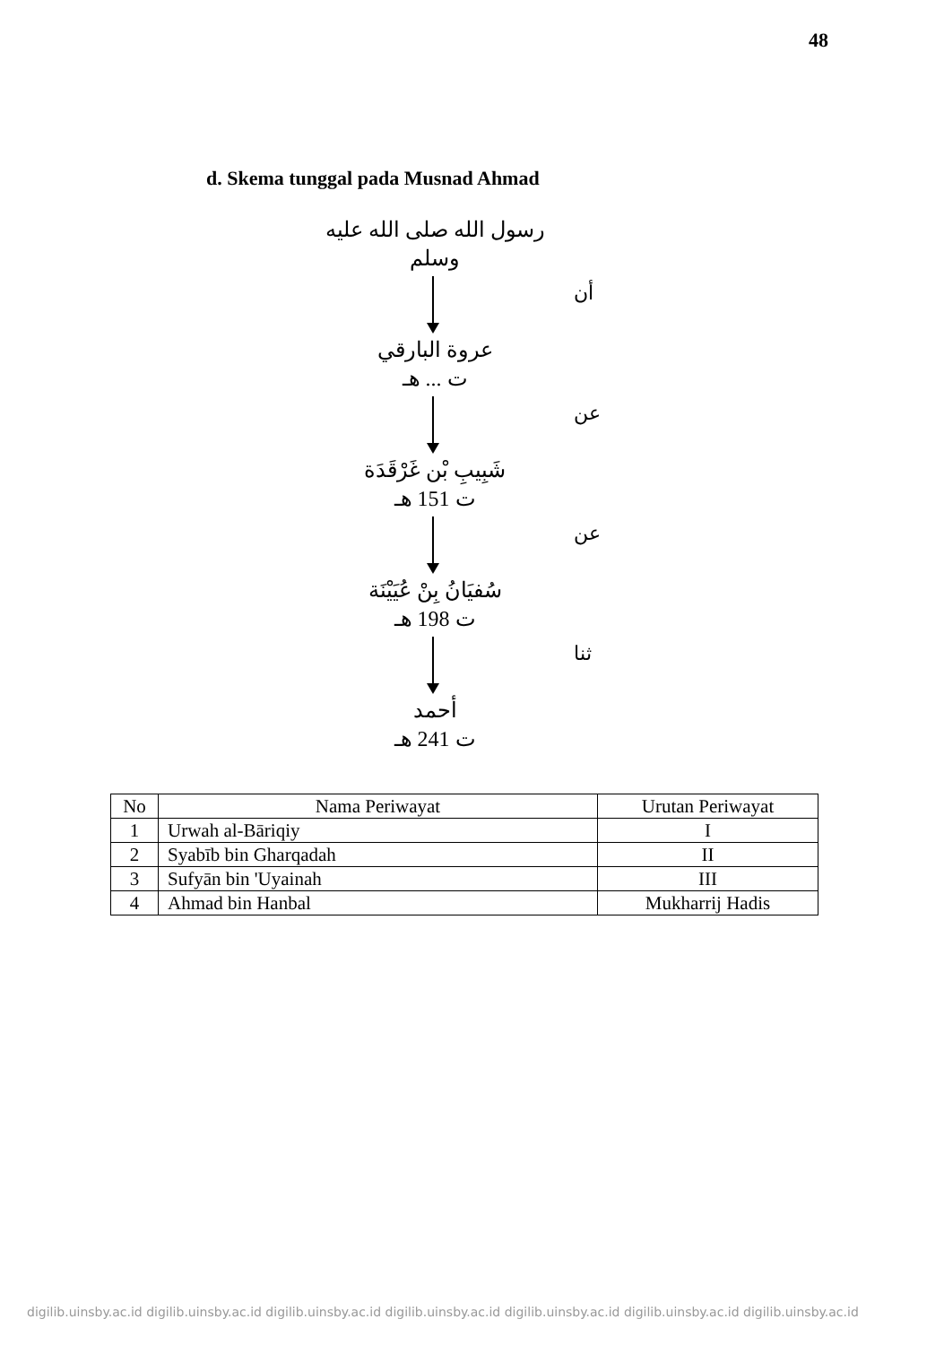48
d. Skema tunggal pada Musnad Ahmad
رسول الله صلى الله عليه وسلم
أن
عروة البارقي
ت ... هـ
عن
شَبِيبِ بْن غَرْقَدَة
ت 151 هـ
عن
سُفيَانُ بِنْ عُيَيْنَة
ت 198 هـ
ثنا
أحمد
ت 241 هـ
| No | Nama Periwayat | Urutan Periwayat |
| --- | --- | --- |
| 1 | Urwah al-Bāriqiy | I |
| 2 | Syabīb bin Gharqadah | II |
| 3 | Sufyān bin 'Uyainah | III |
| 4 | Ahmad bin Hanbal | Mukharrij Hadis |
digilib.uinsby.ac.id digilib.uinsby.ac.id digilib.uinsby.ac.id digilib.uinsby.ac.id digilib.uinsby.ac.id digilib.uinsby.ac.id digilib.uinsby.ac.id